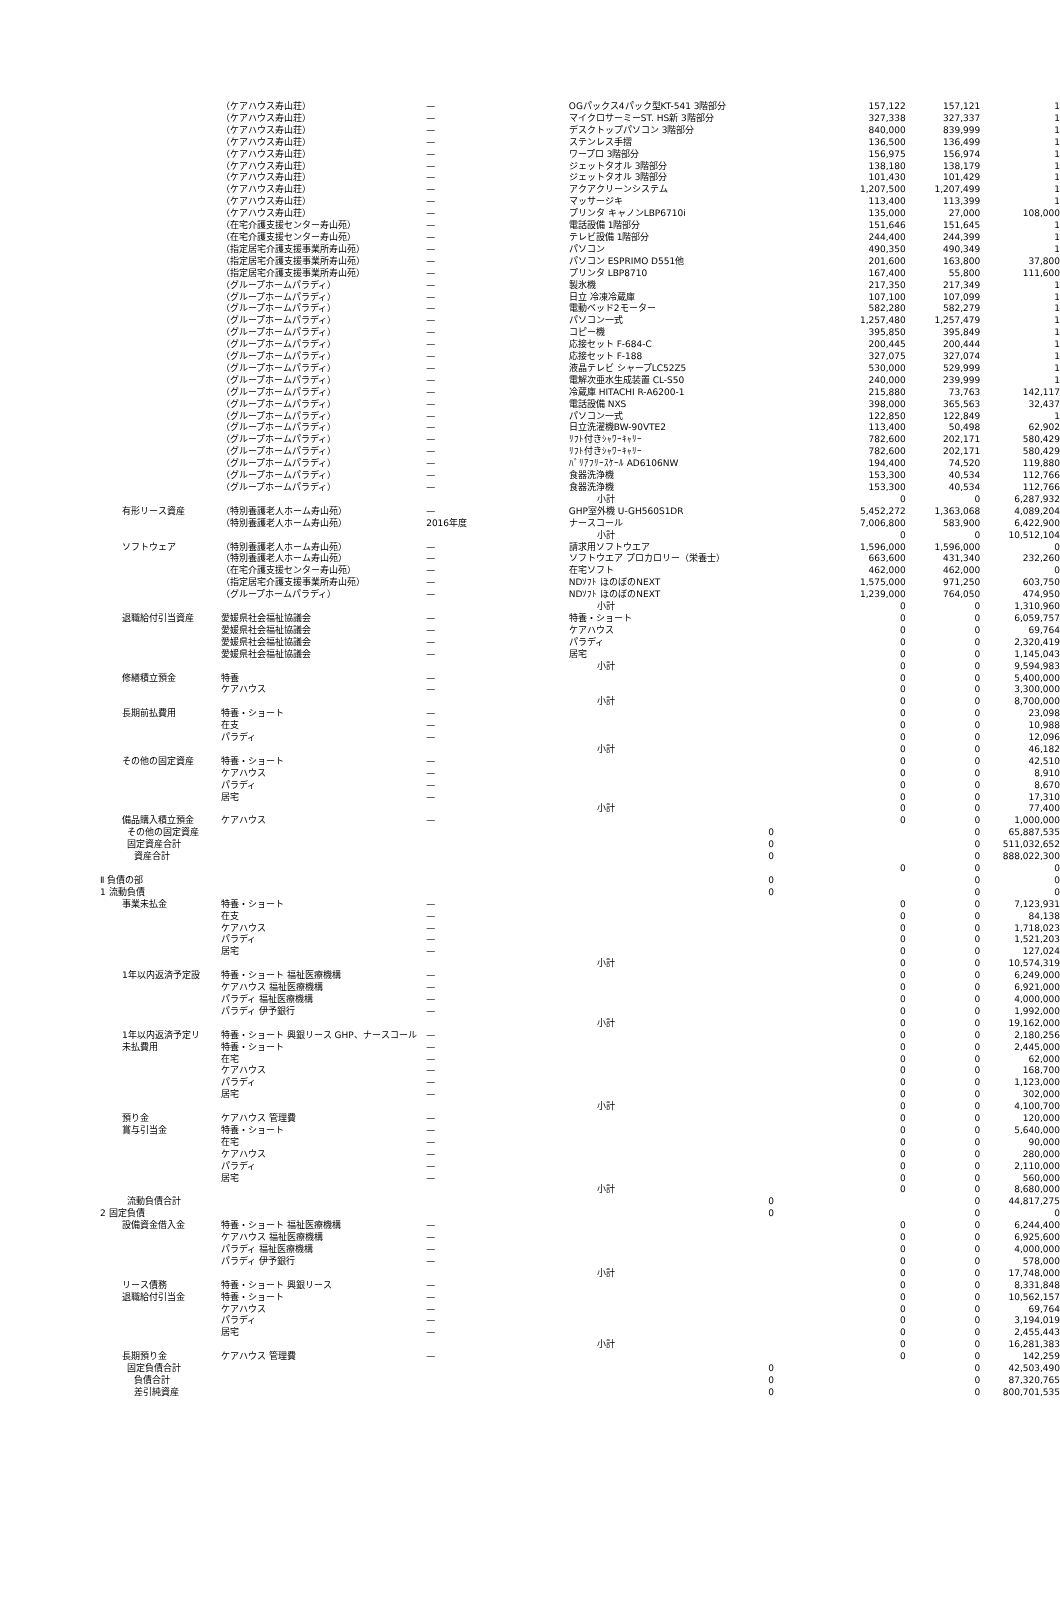| | （ケアハウス寿山荘） | — | OGパックス4パック型KT-541 3階部分 | 157,122 | 157,121 | 1 |
| | （ケアハウス寿山荘） | — | マイクロサーミーST. HS新 3階部分 | 327,338 | 327,337 | 1 |
| | （ケアハウス寿山荘） | — | デスクトップパソコン 3階部分 | 840,000 | 839,999 | 1 |
| | （ケアハウス寿山荘） | — | ステンレス手摺 | 136,500 | 136,499 | 1 |
| | （ケアハウス寿山荘） | — | ワープロ 3階部分 | 156,975 | 156,974 | 1 |
| | （ケアハウス寿山荘） | — | ジェットタオル 3階部分 | 138,180 | 138,179 | 1 |
| | （ケアハウス寿山荘） | — | ジェットタオル 3階部分 | 101,430 | 101,429 | 1 |
| | （ケアハウス寿山荘） | — | アクアクリーンシステム | 1,207,500 | 1,207,499 | 1 |
| | （ケアハウス寿山荘） | — | マッサージキ | 113,400 | 113,399 | 1 |
| | （ケアハウス寿山荘） | — | プリンタ キャノンLBP6710i | 135,000 | 27,000 | 108,000 |
| | （在宅介護支援センター寿山苑） | — | 電話設備 1階部分 | 151,646 | 151,645 | 1 |
| | （在宅介護支援センター寿山苑） | — | テレビ設備 1階部分 | 244,400 | 244,399 | 1 |
| | （指定居宅介護支援事業所寿山苑） | — | パソコン | 490,350 | 490,349 | 1 |
| | （指定居宅介護支援事業所寿山苑） | — | パソコン ESPRIMO D551他 | 201,600 | 163,800 | 37,800 |
| | （指定居宅介護支援事業所寿山苑） | — | プリンタ LBP8710 | 167,400 | 55,800 | 111,600 |
| | （グループホームパラディ） | — | 製氷機 | 217,350 | 217,349 | 1 |
| | （グループホームパラディ） | — | 日立 冷凍冷蔵庫 | 107,100 | 107,099 | 1 |
| | （グループホームパラディ） | — | 電動ベッド2モーター | 582,280 | 582,279 | 1 |
| | （グループホームパラディ） | — | パソコン一式 | 1,257,480 | 1,257,479 | 1 |
| | （グループホームパラディ） | — | コピー機 | 395,850 | 395,849 | 1 |
| | （グループホームパラディ） | — | 応接セット F-684-C | 200,445 | 200,444 | 1 |
| | （グループホームパラディ） | — | 応接セット F-188 | 327,075 | 327,074 | 1 |
| | （グループホームパラディ） | — | 液晶テレビ シャープLC52Z5 | 530,000 | 529,999 | 1 |
| | （グループホームパラディ） | — | 電解次亜水生成装置 CL-S50 | 240,000 | 239,999 | 1 |
| | （グループホームパラディ） | — | 冷蔵庫 HITACHI R-A6200-1 | 215,880 | 73,763 | 142,117 |
| | （グループホームパラディ） | — | 電話設備 NXS | 398,000 | 365,563 | 32,437 |
| | （グループホームパラディ） | — | パソコン一式 | 122,850 | 122,849 | 1 |
| | （グループホームパラディ） | — | 日立洗濯機BW-90VTE2 | 113,400 | 50,498 | 62,902 |
| | （グループホームパラディ） | — | ﾘﾌﾄ付きｼｬﾜｰｷｬﾘｰ | 782,600 | 202,171 | 580,429 |
| | （グループホームパラディ） | — | ﾘﾌﾄ付きｼｬﾜｰｷｬﾘｰ | 782,600 | 202,171 | 580,429 |
| | （グループホームパラディ） | — | ﾊﾞﾘｱﾌﾘｰｽｹｰﾙ AD6106NW | 194,400 | 74,520 | 119,880 |
| | （グループホームパラディ） | — | 食器洗浄機 | 153,300 | 40,534 | 112,766 |
| | （グループホームパラディ） | — | 食器洗浄機 | 153,300 | 40,534 | 112,766 |
| | | | 小計 | 0 | 0 | 6,287,932 |
| 有形リース資産 | （特別養護老人ホーム寿山苑） | — | GHP室外機 U-GH560S1DR | 5,452,272 | 1,363,068 | 4,089,204 |
| | （特別養護老人ホーム寿山苑） | 2016年度 | ナースコール | 7,006,800 | 583,900 | 6,422,900 |
| | | | 小計 | 0 | 0 | 10,512,104 |
| ソフトウェア | （特別養護老人ホーム寿山苑） | — | 請求用ソフトウエア | 1,596,000 | 1,596,000 | 0 |
| | （特別養護老人ホーム寿山苑） | — | ソフトウエア プロカロリー（栄養士） | 663,600 | 431,340 | 232,260 |
| | （在宅介護支援センター寿山苑） | — | 在宅ソフト | 462,000 | 462,000 | 0 |
| | （指定居宅介護支援事業所寿山苑） | — | NDｿﾌﾄ ほのぼのNEXT | 1,575,000 | 971,250 | 603,750 |
| | （グループホームパラディ） | — | NDｿﾌﾄ ほのぼのNEXT | 1,239,000 | 764,050 | 474,950 |
| | | | 小計 | 0 | 0 | 1,310,960 |
| 退職給付引当資産 | 愛媛県社会福祉協議会 | — | 特養・ショート | 0 | 0 | 6,059,757 |
| | 愛媛県社会福祉協議会 | — | ケアハウス | 0 | 0 | 69,764 |
| | 愛媛県社会福祉協議会 | — | パラディ | 0 | 0 | 2,320,419 |
| | 愛媛県社会福祉協議会 | — | 居宅 | 0 | 0 | 1,145,043 |
| | | | 小計 | 0 | 0 | 9,594,983 |
| 修繕積立預金 | 特養 | — | | 0 | 0 | 5,400,000 |
| | ケアハウス | — | | 0 | 0 | 3,300,000 |
| | | | 小計 | 0 | 0 | 8,700,000 |
| 長期前払費用 | 特養・ショート | — | | 0 | 0 | 23,098 |
| | 在支 | — | | 0 | 0 | 10,988 |
| | パラディ | — | | 0 | 0 | 12,096 |
| | | | 小計 | 0 | 0 | 46,182 |
| その他の固定資産 | 特養・ショート | — | | 0 | 0 | 42,510 |
| | ケアハウス | — | | 0 | 0 | 8,910 |
| | パラディ | — | | 0 | 0 | 8,670 |
| | 居宅 | — | | 0 | 0 | 17,310 |
| | | | 小計 | 0 | 0 | 77,400 |
| 備品購入積立預金 | ケアハウス | — | | 0 | 0 | 1,000,000 |
| その他の固定資産 | | | | 0 | 0 | 65,887,535 |
| 固定資産合計 | | | | 0 | 0 | 511,032,652 |
| 資産合計 | | | | 0 | 0 | 888,022,300 |
| | | | | 0 | 0 | 0 |
| Ⅱ 負債の部 | | | | 0 | 0 | 0 |
| 1 流動負債 | | | | 0 | 0 | 0 |
| 事業未払金 | 特養・ショート | — | | 0 | 0 | 7,123,931 |
| | 在支 | — | | 0 | 0 | 84,138 |
| | ケアハウス | — | | 0 | 0 | 1,718,023 |
| | パラディ | — | | 0 | 0 | 1,521,203 |
| | 居宅 | — | | 0 | 0 | 127,024 |
| | | | 小計 | 0 | 0 | 10,574,319 |
| 1年以内返済予定設 | 特養・ショート 福祉医療機構 | — | | 0 | 0 | 6,249,000 |
| | ケアハウス 福祉医療機構 | — | | 0 | 0 | 6,921,000 |
| | パラディ 福祉医療機構 | — | | 0 | 0 | 4,000,000 |
| | パラディ 伊予銀行 | — | | 0 | 0 | 1,992,000 |
| | | | 小計 | 0 | 0 | 19,162,000 |
| 1年以内返済予定リ | 特養・ショート 興銀リース GHP、ナースコール | — | | 0 | 0 | 2,180,256 |
| 未払費用 | 特養・ショート | — | | 0 | 0 | 2,445,000 |
| | 在宅 | — | | 0 | 0 | 62,000 |
| | ケアハウス | — | | 0 | 0 | 168,700 |
| | パラディ | — | | 0 | 0 | 1,123,000 |
| | 居宅 | — | | 0 | 0 | 302,000 |
| | | | 小計 | 0 | 0 | 4,100,700 |
| 預り金 | ケアハウス 管理費 | — | | 0 | 0 | 120,000 |
| 賞与引当金 | 特養・ショート | — | | 0 | 0 | 5,640,000 |
| | 在宅 | — | | 0 | 0 | 90,000 |
| | ケアハウス | — | | 0 | 0 | 280,000 |
| | パラディ | — | | 0 | 0 | 2,110,000 |
| | 居宅 | — | | 0 | 0 | 560,000 |
| | | | 小計 | 0 | 0 | 8,680,000 |
| 流動負債合計 | | | | 0 | 0 | 44,817,275 |
| 2 固定負債 | | | | 0 | 0 | 0 |
| 設備資金借入金 | 特養・ショート 福祉医療機構 | — | | 0 | 0 | 6,244,400 |
| | ケアハウス 福祉医療機構 | — | | 0 | 0 | 6,925,600 |
| | パラディ 福祉医療機構 | — | | 0 | 0 | 4,000,000 |
| | パラディ 伊予銀行 | — | | 0 | 0 | 578,000 |
| | | | 小計 | 0 | 0 | 17,748,000 |
| リース債務 | 特養・ショート 興銀リース | — | | 0 | 0 | 8,331,848 |
| 退職給付引当金 | 特養・ショート | — | | 0 | 0 | 10,562,157 |
| | ケアハウス | — | | 0 | 0 | 69,764 |
| | パラディ | — | | 0 | 0 | 3,194,019 |
| | 居宅 | — | | 0 | 0 | 2,455,443 |
| | | | 小計 | 0 | 0 | 16,281,383 |
| 長期預り金 | ケアハウス 管理費 | — | | 0 | 0 | 142,259 |
| 固定負債合計 | | | | 0 | 0 | 42,503,490 |
| 負債合計 | | | | 0 | 0 | 87,320,765 |
| 差引純資産 | | | | 0 | 0 | 800,701,535 |